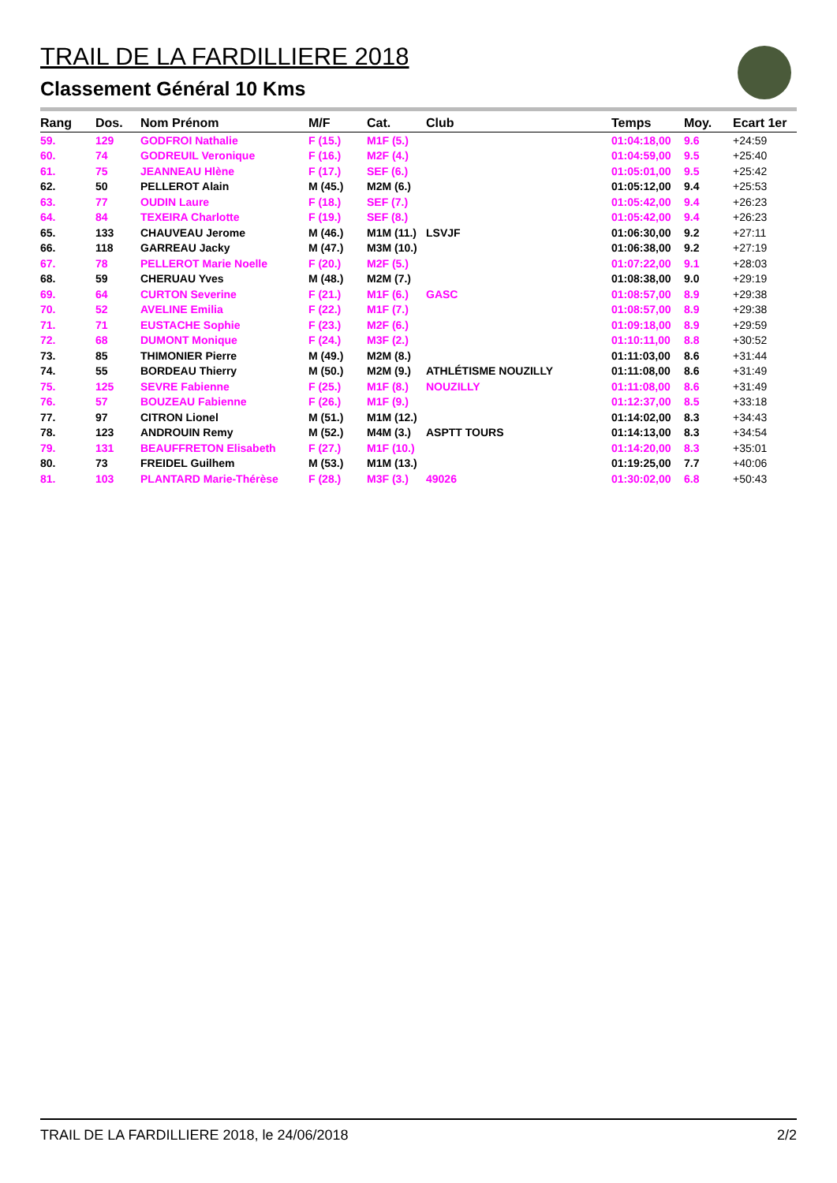TRAIL DE LA FARDILLIERE 2018
Classement Général 10 Kms
| Rang | Dos. | Nom Prénom | M/F | Cat. | Club | Temps | Moy. | Ecart 1er |
| --- | --- | --- | --- | --- | --- | --- | --- | --- |
| 59. | 129 | GODFROI Nathalie | F (15.) | M1F (5.) | | 01:04:18,00 | 9.6 | +24:59 |
| 60. | 74 | GODREUIL Veronique | F (16.) | M2F (4.) | | 01:04:59,00 | 9.5 | +25:40 |
| 61. | 75 | JEANNEAU Hlène | F (17.) | SEF (6.) | | 01:05:01,00 | 9.5 | +25:42 |
| 62. | 50 | PELLEROT Alain | M (45.) | M2M (6.) | | 01:05:12,00 | 9.4 | +25:53 |
| 63. | 77 | OUDIN Laure | F (18.) | SEF (7.) | | 01:05:42,00 | 9.4 | +26:23 |
| 64. | 84 | TEXEIRA Charlotte | F (19.) | SEF (8.) | | 01:05:42,00 | 9.4 | +26:23 |
| 65. | 133 | CHAUVEAU Jerome | M (46.) | M1M (11.) | LSVJF | 01:06:30,00 | 9.2 | +27:11 |
| 66. | 118 | GARREAU Jacky | M (47.) | M3M (10.) | | 01:06:38,00 | 9.2 | +27:19 |
| 67. | 78 | PELLEROT Marie Noelle | F (20.) | M2F (5.) | | 01:07:22,00 | 9.1 | +28:03 |
| 68. | 59 | CHERUAU Yves | M (48.) | M2M (7.) | | 01:08:38,00 | 9.0 | +29:19 |
| 69. | 64 | CURTON Severine | F (21.) | M1F (6.) | GASC | 01:08:57,00 | 8.9 | +29:38 |
| 70. | 52 | AVELINE Emilia | F (22.) | M1F (7.) | | 01:08:57,00 | 8.9 | +29:38 |
| 71. | 71 | EUSTACHE Sophie | F (23.) | M2F (6.) | | 01:09:18,00 | 8.9 | +29:59 |
| 72. | 68 | DUMONT Monique | F (24.) | M3F (2.) | | 01:10:11,00 | 8.8 | +30:52 |
| 73. | 85 | THIMONIER Pierre | M (49.) | M2M (8.) | | 01:11:03,00 | 8.6 | +31:44 |
| 74. | 55 | BORDEAU Thierry | M (50.) | M2M (9.) | ATHLÉTISME NOUZILLY | 01:11:08,00 | 8.6 | +31:49 |
| 75. | 125 | SEVRE Fabienne | F (25.) | M1F (8.) | NOUZILLY | 01:11:08,00 | 8.6 | +31:49 |
| 76. | 57 | BOUZEAU Fabienne | F (26.) | M1F (9.) | | 01:12:37,00 | 8.5 | +33:18 |
| 77. | 97 | CITRON Lionel | M (51.) | M1M (12.) | | 01:14:02,00 | 8.3 | +34:43 |
| 78. | 123 | ANDROUIN Remy | M (52.) | M4M (3.) | ASPTT TOURS | 01:14:13,00 | 8.3 | +34:54 |
| 79. | 131 | BEAUFFRETON Elisabeth | F (27.) | M1F (10.) | | 01:14:20,00 | 8.3 | +35:01 |
| 80. | 73 | FREIDEL Guilhem | M (53.) | M1M (13.) | | 01:19:25,00 | 7.7 | +40:06 |
| 81. | 103 | PLANTARD Marie-Thérèse | F (28.) | M3F (3.) | 49026 | 01:30:02,00 | 6.8 | +50:43 |
TRAIL DE LA FARDILLIERE 2018, le 24/06/2018 2/2